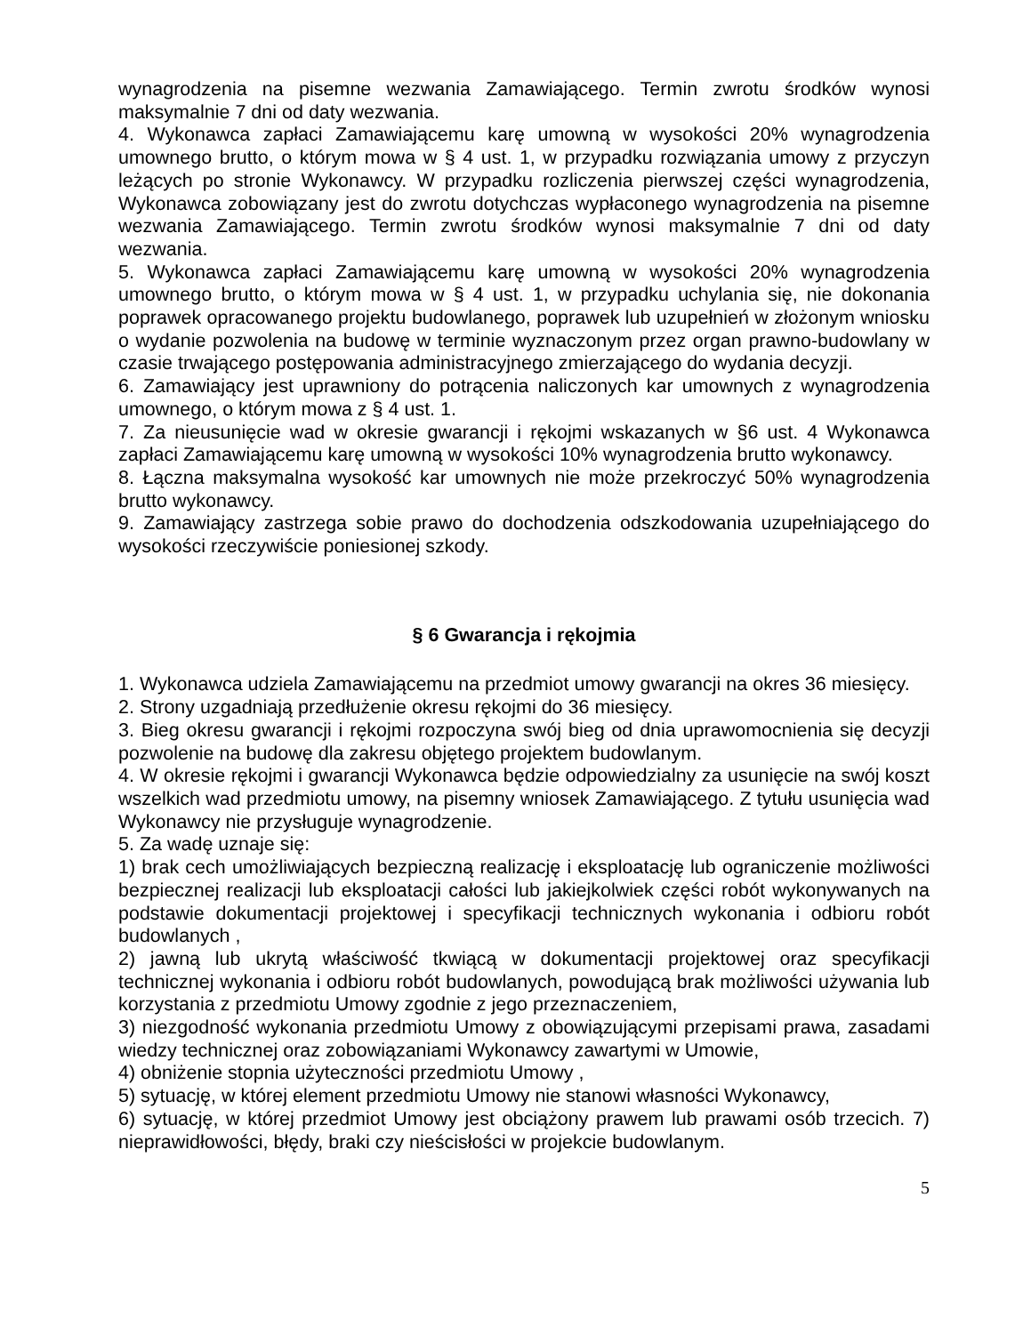wynagrodzenia na pisemne wezwania Zamawiającego. Termin zwrotu środków wynosi maksymalnie 7 dni od daty wezwania.
4. Wykonawca zapłaci Zamawiającemu karę umowną w wysokości 20% wynagrodzenia umownego brutto, o którym mowa w § 4 ust. 1, w przypadku rozwiązania umowy z przyczyn leżących po stronie Wykonawcy. W przypadku rozliczenia pierwszej części wynagrodzenia, Wykonawca zobowiązany jest do zwrotu dotychczas wypłaconego wynagrodzenia na pisemne wezwania Zamawiającego. Termin zwrotu środków wynosi maksymalnie 7 dni od daty wezwania.
5. Wykonawca zapłaci Zamawiającemu karę umowną w wysokości 20% wynagrodzenia umownego brutto, o którym mowa w § 4 ust. 1, w przypadku uchylania się, nie dokonania poprawek opracowanego projektu budowlanego, poprawek lub uzupełnień w złożonym wniosku o wydanie pozwolenia na budowę w terminie wyznaczonym przez organ prawno-budowlany w czasie trwającego postępowania administracyjnego zmierzającego do wydania decyzji.
6. Zamawiający jest uprawniony do potrącenia naliczonych kar umownych z wynagrodzenia umownego, o którym mowa z § 4 ust. 1.
7. Za nieusunięcie wad w okresie gwarancji i rękojmi wskazanych w §6 ust. 4 Wykonawca zapłaci Zamawiającemu karę umowną w wysokości 10% wynagrodzenia brutto wykonawcy.
8. Łączna maksymalna wysokość kar umownych nie może przekroczyć 50% wynagrodzenia brutto wykonawcy.
9. Zamawiający zastrzega sobie prawo do dochodzenia odszkodowania uzupełniającego do wysokości rzeczywiście poniesionej szkody.
§ 6 Gwarancja i rękojmia
1. Wykonawca udziela Zamawiającemu na przedmiot umowy gwarancji na okres 36 miesięcy.
2. Strony uzgadniają przedłużenie okresu rękojmi do 36 miesięcy.
3. Bieg okresu gwarancji i rękojmi rozpoczyna swój bieg od dnia uprawomocnienia się decyzji pozwolenie na budowę dla zakresu objętego projektem budowlanym.
4. W okresie rękojmi i gwarancji Wykonawca będzie odpowiedzialny za usunięcie na swój koszt wszelkich wad przedmiotu umowy, na pisemny wniosek Zamawiającego. Z tytułu usunięcia wad Wykonawcy nie przysługuje wynagrodzenie.
5. Za wadę uznaje się:
1) brak cech umożliwiających bezpieczną realizację i eksploatację lub ograniczenie możliwości bezpiecznej realizacji lub eksploatacji całości lub jakiejkolwiek części robót wykonywanych na podstawie dokumentacji projektowej i specyfikacji technicznych wykonania i odbioru robót budowlanych ,
2) jawną lub ukrytą właściwość tkwiącą w dokumentacji projektowej oraz specyfikacji technicznej wykonania i odbioru robót budowlanych, powodującą brak możliwości używania lub korzystania z przedmiotu Umowy zgodnie z jego przeznaczeniem,
3) niezgodność wykonania przedmiotu Umowy z obowiązującymi przepisami prawa, zasadami wiedzy technicznej oraz zobowiązaniami Wykonawcy zawartymi w Umowie,
4) obniżenie stopnia użyteczności przedmiotu Umowy ,
5) sytuację, w której element przedmiotu Umowy nie stanowi własności Wykonawcy,
6) sytuację, w której przedmiot Umowy jest obciążony prawem lub prawami osób trzecich. 7) nieprawidłowości, błędy, braki czy nieścisłości w projekcie budowlanym.
5